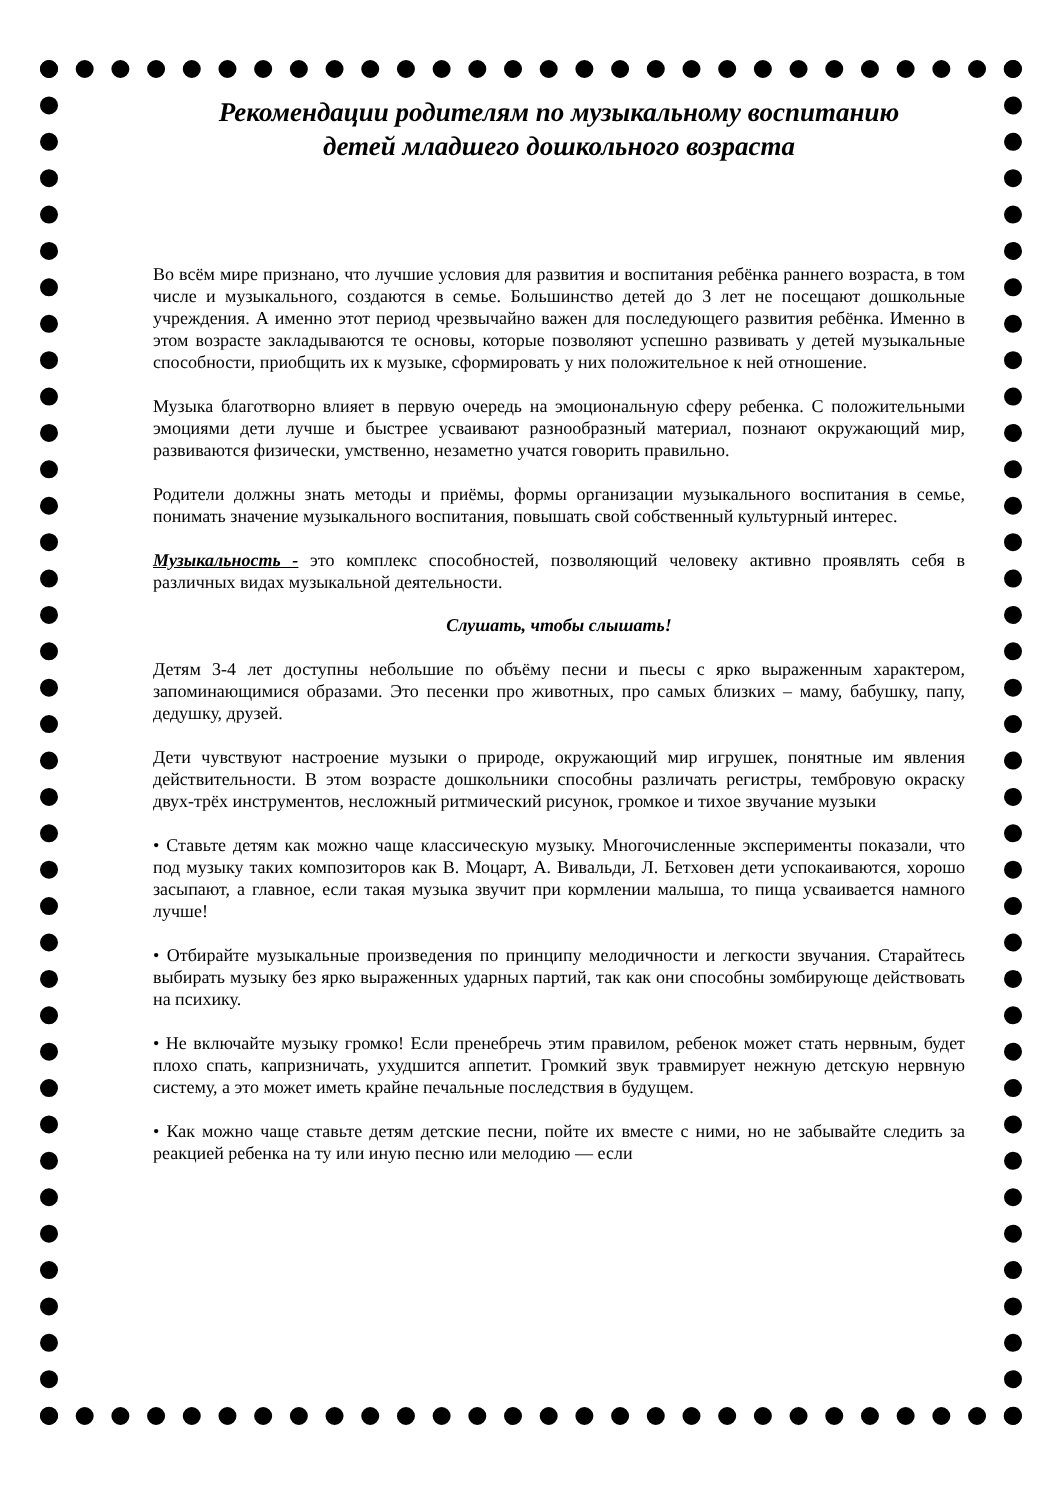Рекомендации родителям по музыкальному воспитанию
детей младшего дошкольного возраста
Во всём мире признано, что лучшие условия для развития и воспитания ребёнка раннего возраста, в том числе и музыкального, создаются в семье. Большинство детей до 3 лет не посещают дошкольные учреждения. А именно этот период чрезвычайно важен для последующего развития ребёнка. Именно в этом возрасте закладываются те основы, которые позволяют успешно развивать у детей музыкальные способности, приобщить их к музыке, сформировать у них положительное к ней отношение.
Музыка благотворно влияет в первую очередь на эмоциональную сферу ребенка. С положительными эмоциями дети лучше и быстрее усваивают разнообразный материал, познают окружающий мир, развиваются физически, умственно, незаметно учатся говорить правильно.
Родители должны знать методы и приёмы, формы организации музыкального воспитания в семье, понимать значение музыкального воспитания, повышать свой собственный культурный интерес.
Музыкальность - это комплекс способностей, позволяющий человеку активно проявлять себя в различных видах музыкальной деятельности.
Слушать, чтобы слышать!
Детям 3-4 лет доступны небольшие по объёму песни и пьесы с ярко выраженным характером, запоминающимися образами. Это песенки про животных, про самых близких – маму, бабушку, папу, дедушку, друзей.
Дети чувствуют настроение музыки о природе, окружающий мир игрушек, понятные им явления действительности. В этом возрасте дошкольники способны различать регистры, тембровую окраску двух-трёх инструментов, несложный ритмический рисунок, громкое и тихое звучание музыки
• Ставьте детям как можно чаще классическую музыку. Многочисленные эксперименты показали, что под музыку таких композиторов как В. Моцарт, А. Вивальди, Л. Бетховен дети успокаиваются, хорошо засыпают, а главное, если такая музыка звучит при кормлении малыша, то пища усваивается намного лучше!
• Отбирайте музыкальные произведения по принципу мелодичности и легкости звучания. Старайтесь выбирать музыку без ярко выраженных ударных партий, так как они способны зомбирующе действовать на психику.
• Не включайте музыку громко! Если пренебречь этим правилом, ребенок может стать нервным, будет плохо спать, капризничать, ухудшится аппетит. Громкий звук травмирует нежную детскую нервную систему, а это может иметь крайне печальные последствия в будущем.
• Как можно чаще ставьте детям детские песни, пойте их вместе с ними, но не забывайте следить за реакцией ребенка на ту или иную песню или мелодию — если